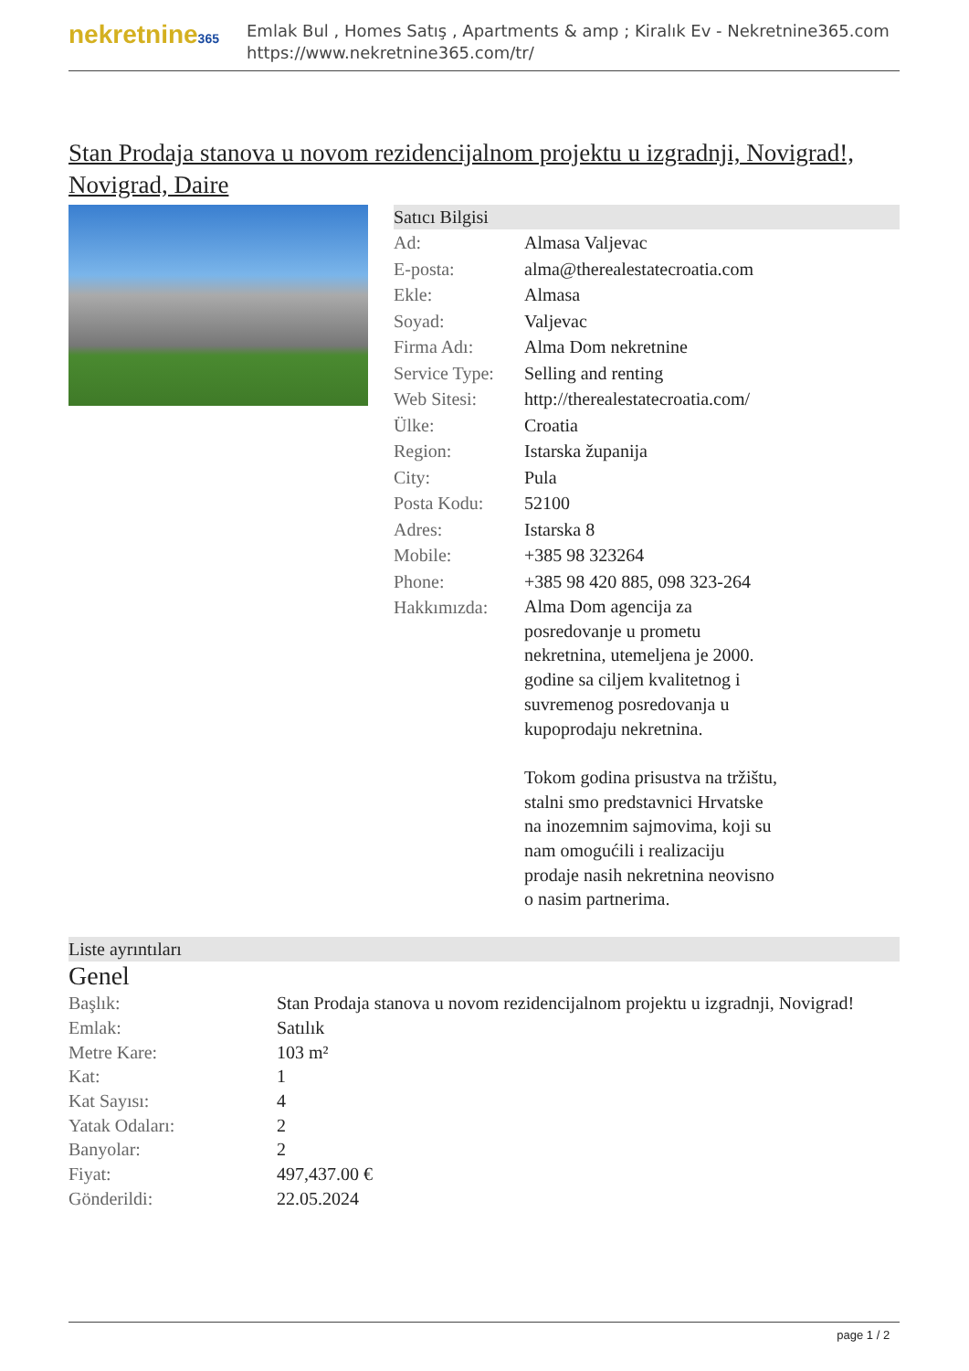nekretnine365
Emlak Bul , Homes Satış , Apartments & amp ; Kiralık Ev - Nekretnine365.com
https://www.nekretnine365.com/tr/
Stan Prodaja stanova u novom rezidencijalnom projektu u izgradnji, Novigrad!, Novigrad, Daire
Satıcı Bilgisi
| Ad: | Almasa Valjevac |
| E-posta: | alma@therealestatecroatia.com |
| Ekle: | Almasa |
| Soyad: | Valjevac |
| Firma Adı: | Alma Dom nekretnine |
| Service Type: | Selling and renting |
| Web Sitesi: | http://therealestatecroatia.com/ |
| Ülke: | Croatia |
| Region: | Istarska županija |
| City: | Pula |
| Posta Kodu: | 52100 |
| Adres: | Istarska 8 |
| Mobile: | +385 98 323264 |
| Phone: | +385 98 420 885, 098 323-264 |
| Hakkımızda: | Alma Dom agencija za posredovanje u prometu nekretnina, utemeljena je 2000. godine sa ciljem kvalitetnog i suvremenog posredovanja u kupoprodaju nekretnina. Tokom godina prisustva na tržištu, stalni smo predstavnici Hrvatske na inozemnim sajmovima, koji su nam omogućili i realizaciju prodaje nasih nekretnina neovisno o nasim partnerima. |
Liste ayrıntıları
Genel
| Başlık: | Stan Prodaja stanova u novom rezidencijalnom projektu u izgradnji, Novigrad! |
| Emlak: | Satılık |
| Metre Kare: | 103 m² |
| Kat: | 1 |
| Kat Sayısı: | 4 |
| Yatak Odaları: | 2 |
| Banyolar: | 2 |
| Fiyat: | 497,437.00 € |
| Gönderildi: | 22.05.2024 |
page 1 / 2